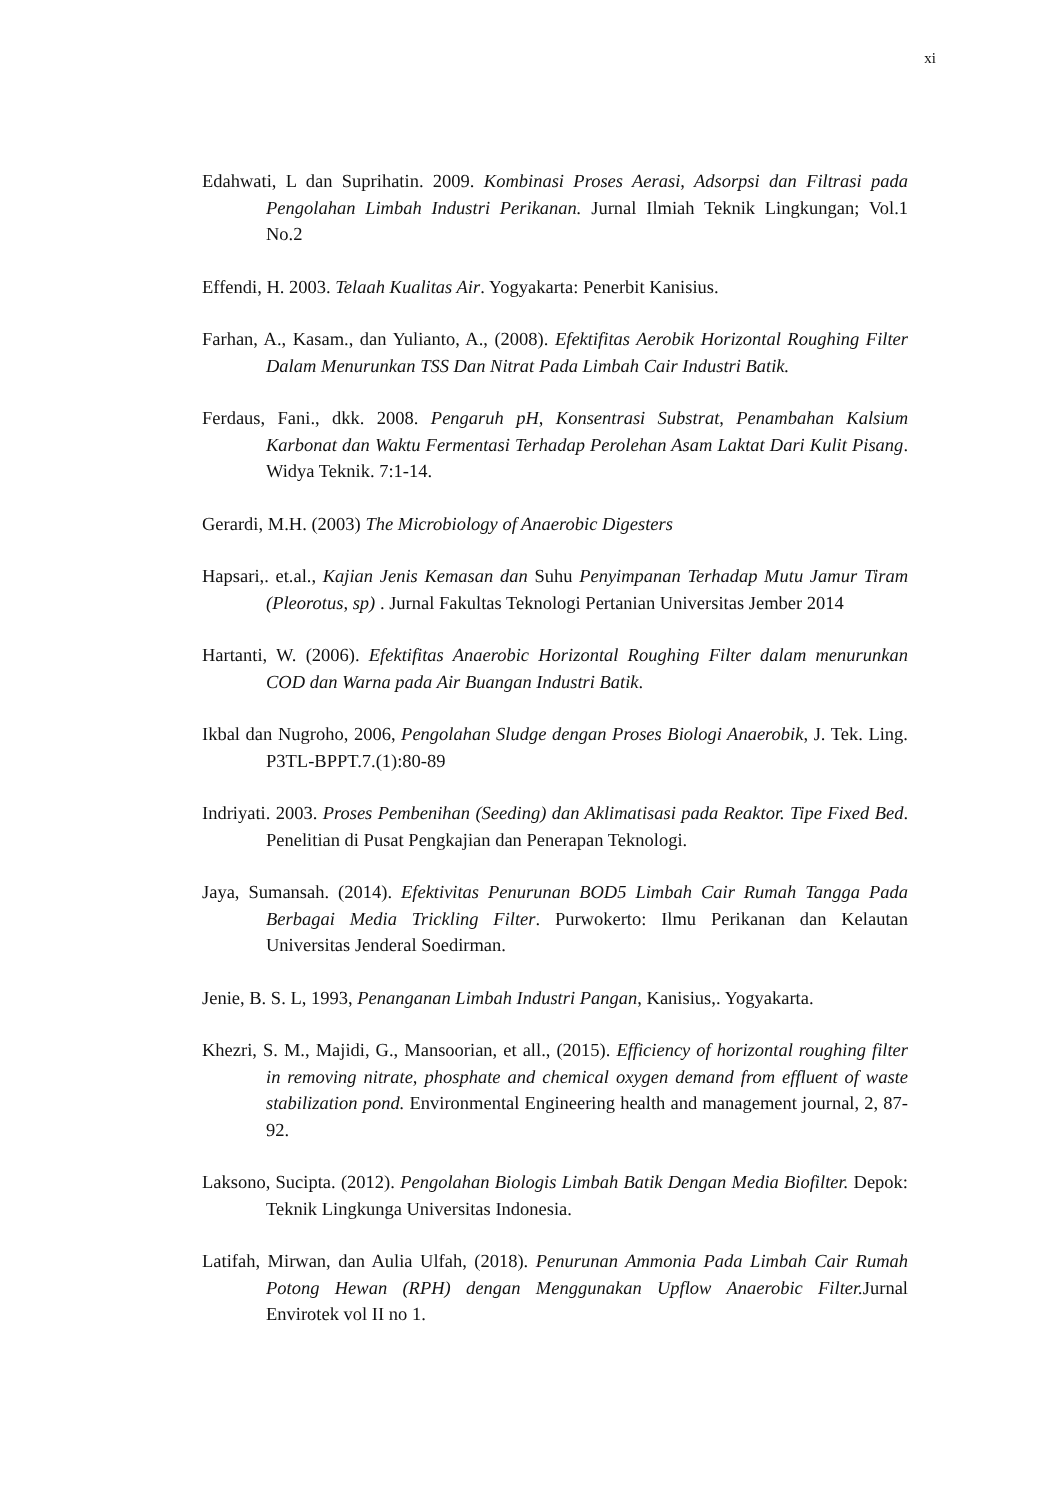xi
Edahwati, L dan Suprihatin. 2009. Kombinasi Proses Aerasi, Adsorpsi dan Filtrasi pada Pengolahan Limbah Industri Perikanan. Jurnal Ilmiah Teknik Lingkungan; Vol.1 No.2
Effendi, H. 2003. Telaah Kualitas Air. Yogyakarta: Penerbit Kanisius.
Farhan, A., Kasam., dan Yulianto, A., (2008). Efektifitas Aerobik Horizontal Roughing Filter Dalam Menurunkan TSS Dan Nitrat Pada Limbah Cair Industri Batik.
Ferdaus, Fani., dkk. 2008. Pengaruh pH, Konsentrasi Substrat, Penambahan Kalsium Karbonat dan Waktu Fermentasi Terhadap Perolehan Asam Laktat Dari Kulit Pisang. Widya Teknik. 7:1-14.
Gerardi, M.H. (2003) The Microbiology of Anaerobic Digesters
Hapsari,. et.al., Kajian Jenis Kemasan dan Suhu Penyimpanan Terhadap Mutu Jamur Tiram (Pleorotus, sp) . Jurnal Fakultas Teknologi Pertanian Universitas Jember 2014
Hartanti, W. (2006). Efektifitas Anaerobic Horizontal Roughing Filter dalam menurunkan COD dan Warna pada Air Buangan Industri Batik.
Ikbal dan Nugroho, 2006, Pengolahan Sludge dengan Proses Biologi Anaerobik, J. Tek. Ling. P3TL-BPPT.7.(1):80-89
Indriyati. 2003. Proses Pembenihan (Seeding) dan Aklimatisasi pada Reaktor. Tipe Fixed Bed. Penelitian di Pusat Pengkajian dan Penerapan Teknologi.
Jaya, Sumansah. (2014). Efektivitas Penurunan BOD5 Limbah Cair Rumah Tangga Pada Berbagai Media Trickling Filter. Purwokerto: Ilmu Perikanan dan Kelautan Universitas Jenderal Soedirman.
Jenie, B. S. L, 1993, Penanganan Limbah Industri Pangan, Kanisius,. Yogyakarta.
Khezri, S. M., Majidi, G., Mansoorian, et all., (2015). Efficiency of horizontal roughing filter in removing nitrate, phosphate and chemical oxygen demand from effluent of waste stabilization pond. Environmental Engineering health and management journal, 2, 87-92.
Laksono, Sucipta. (2012). Pengolahan Biologis Limbah Batik Dengan Media Biofilter. Depok: Teknik Lingkunga Universitas Indonesia.
Latifah, Mirwan, dan Aulia Ulfah, (2018). Penurunan Ammonia Pada Limbah Cair Rumah Potong Hewan (RPH) dengan Menggunakan Upflow Anaerobic Filter. Jurnal Envirotek vol II no 1.